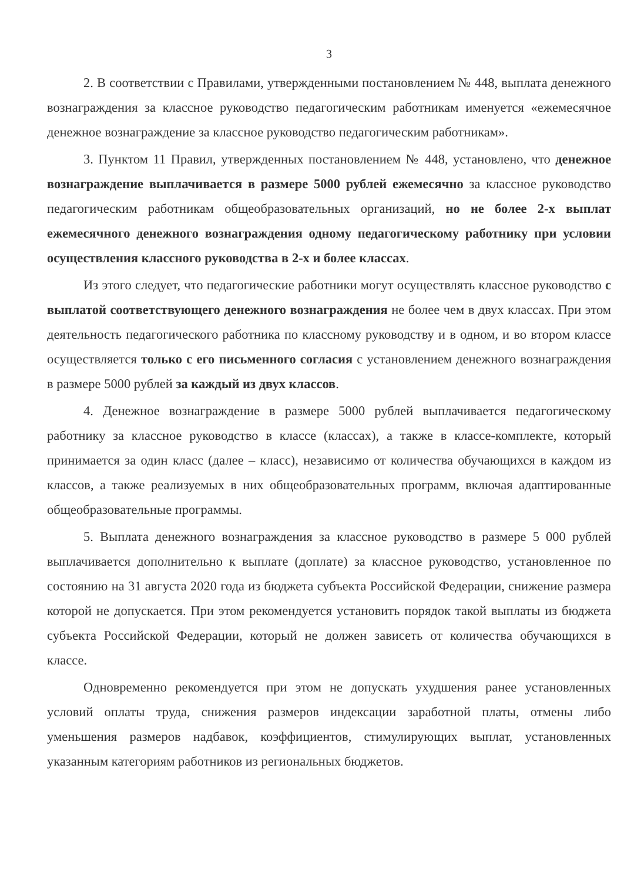3
2. В соответствии с Правилами, утвержденными постановлением № 448, выплата денежного вознаграждения за классное руководство педагогическим работникам именуется «ежемесячное денежное вознаграждение за классное руководство педагогическим работникам».
3. Пунктом 11 Правил, утвержденных постановлением № 448, установлено, что денежное вознаграждение выплачивается в размере 5000 рублей ежемесячно за классное руководство педагогическим работникам общеобразовательных организаций, но не более 2-х выплат ежемесячного денежного вознаграждения одному педагогическому работнику при условии осуществления классного руководства в 2-х и более классах.
Из этого следует, что педагогические работники могут осуществлять классное руководство с выплатой соответствующего денежного вознаграждения не более чем в двух классах. При этом деятельность педагогического работника по классному руководству и в одном, и во втором классе осуществляется только с его письменного согласия с установлением денежного вознаграждения в размере 5000 рублей за каждый из двух классов.
4. Денежное вознаграждение в размере 5000 рублей выплачивается педагогическому работнику за классное руководство в классе (классах), а также в классе-комплекте, который принимается за один класс (далее – класс), независимо от количества обучающихся в каждом из классов, а также реализуемых в них общеобразовательных программ, включая адаптированные общеобразовательные программы.
5. Выплата денежного вознаграждения за классное руководство в размере 5 000 рублей выплачивается дополнительно к выплате (доплате) за классное руководство, установленное по состоянию на 31 августа 2020 года из бюджета субъекта Российской Федерации, снижение размера которой не допускается. При этом рекомендуется установить порядок такой выплаты из бюджета субъекта Российской Федерации, который не должен зависеть от количества обучающихся в классе.
Одновременно рекомендуется при этом не допускать ухудшения ранее установленных условий оплаты труда, снижения размеров индексации заработной платы, отмены либо уменьшения размеров надбавок, коэффициентов, стимулирующих выплат, установленных указанным категориям работников из региональных бюджетов.